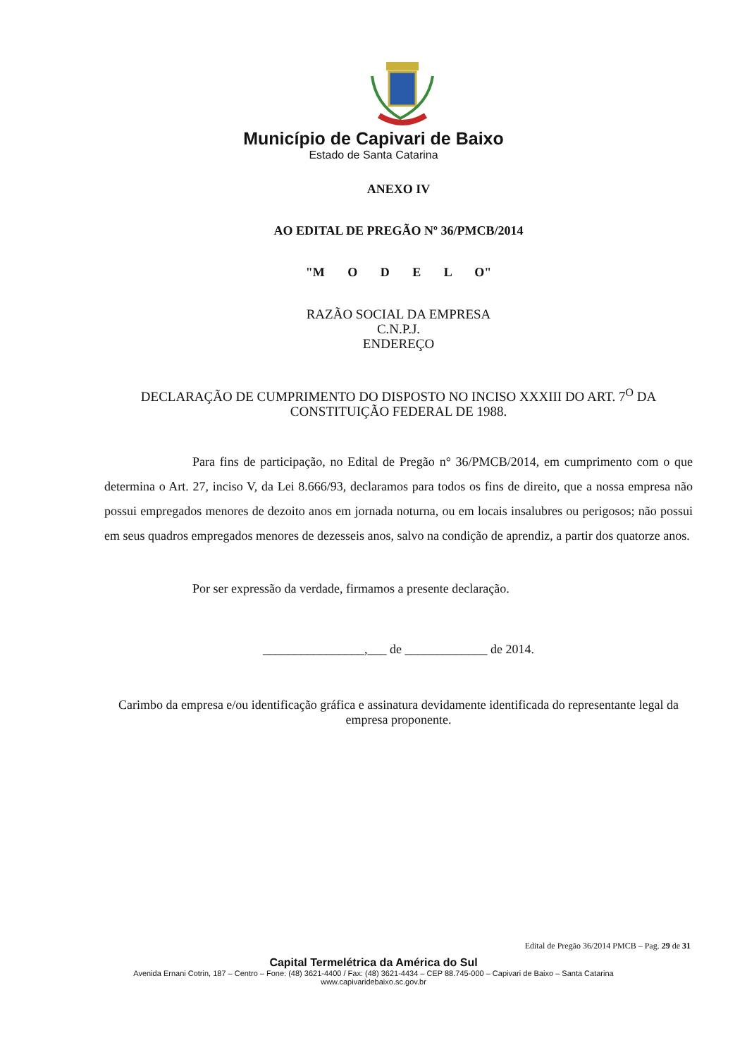Município de Capivari de Baixo
Estado de Santa Catarina
ANEXO IV
AO EDITAL DE PREGÃO Nº 36/PMCB/2014
"M O D E L O"
RAZÃO SOCIAL DA EMPRESA
C.N.P.J.
ENDEREÇO
DECLARAÇÃO DE CUMPRIMENTO DO DISPOSTO NO INCISO XXXIII DO ART. 7<sup>O</sup> DA CONSTITUIÇÃO FEDERAL DE 1988.
Para fins de participação, no Edital de Pregão n° 36/PMCB/2014, em cumprimento com o que determina o Art. 27, inciso V, da Lei 8.666/93, declaramos para todos os fins de direito, que a nossa empresa não possui empregados menores de dezoito anos em jornada noturna, ou em locais insalubres ou perigosos; não possui em seus quadros empregados menores de dezesseis anos, salvo na condição de aprendiz, a partir dos quatorze anos.
Por ser expressão da verdade, firmamos a presente declaração.
________________,___ de _____________ de 2014.
Carimbo da empresa e/ou identificação gráfica e assinatura devidamente identificada do representante legal da empresa proponente.
Edital de Pregão 36/2014 PMCB – Pag. 29 de 31
Capital Termelétrica da América do Sul
Avenida Ernani Cotrin, 187 – Centro – Fone: (48) 3621-4400 / Fax: (48) 3621-4434 – CEP 88.745-000 – Capivari de Baixo – Santa Catarina
www.capivaridebaixo.sc.gov.br